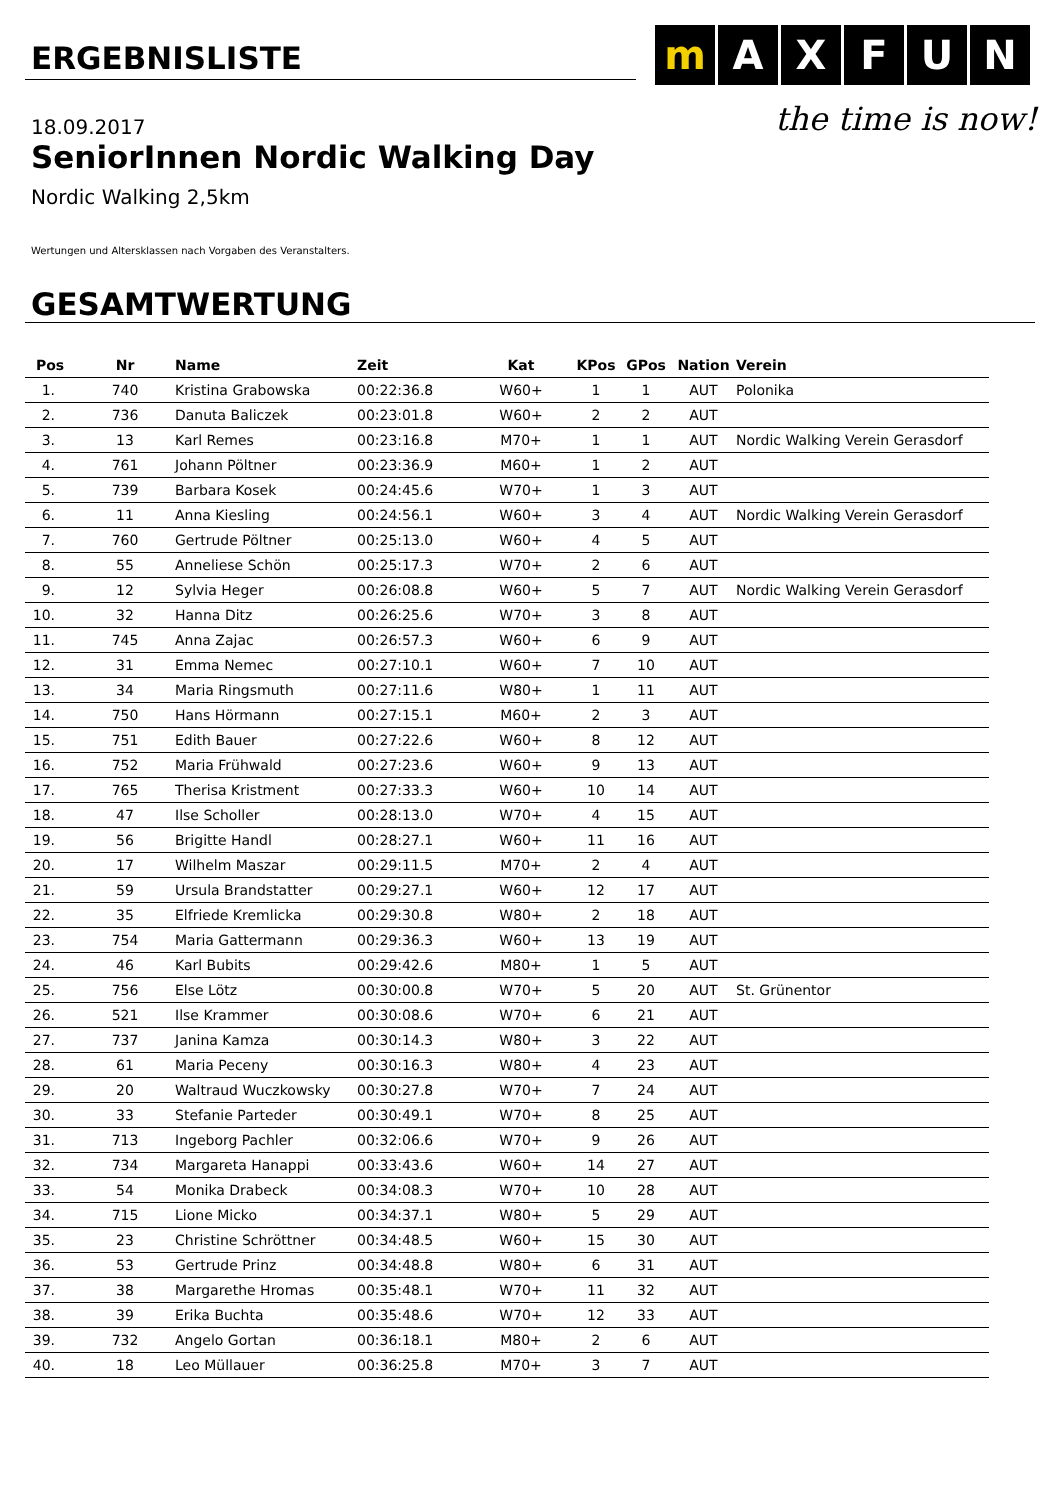ERGEBNISLISTE
m A X F U N
the time is now!
18.09.2017
SeniorInnen Nordic Walking Day
Nordic Walking 2,5km
Wertungen und Altersklassen nach Vorgaben des Veranstalters.
GESAMTWERTUNG
| Pos | Nr | Name | Zeit | Kat | KPos | GPos | Nation | Verein |
| --- | --- | --- | --- | --- | --- | --- | --- | --- |
| 1. | 740 | Kristina Grabowska | 00:22:36.8 | W60+ | 1 | 1 | AUT | Polonika |
| 2. | 736 | Danuta Baliczek | 00:23:01.8 | W60+ | 2 | 2 | AUT | |
| 3. | 13 | Karl Remes | 00:23:16.8 | M70+ | 1 | 1 | AUT | Nordic Walking Verein Gerasdorf |
| 4. | 761 | Johann Pöltner | 00:23:36.9 | M60+ | 1 | 2 | AUT | |
| 5. | 739 | Barbara Kosek | 00:24:45.6 | W70+ | 1 | 3 | AUT | |
| 6. | 11 | Anna Kiesling | 00:24:56.1 | W60+ | 3 | 4 | AUT | Nordic Walking Verein Gerasdorf |
| 7. | 760 | Gertrude Pöltner | 00:25:13.0 | W60+ | 4 | 5 | AUT | |
| 8. | 55 | Anneliese Schön | 00:25:17.3 | W70+ | 2 | 6 | AUT | |
| 9. | 12 | Sylvia Heger | 00:26:08.8 | W60+ | 5 | 7 | AUT | Nordic Walking Verein Gerasdorf |
| 10. | 32 | Hanna Ditz | 00:26:25.6 | W70+ | 3 | 8 | AUT | |
| 11. | 745 | Anna Zajac | 00:26:57.3 | W60+ | 6 | 9 | AUT | |
| 12. | 31 | Emma Nemec | 00:27:10.1 | W60+ | 7 | 10 | AUT | |
| 13. | 34 | Maria Ringsmuth | 00:27:11.6 | W80+ | 1 | 11 | AUT | |
| 14. | 750 | Hans Hörmann | 00:27:15.1 | M60+ | 2 | 3 | AUT | |
| 15. | 751 | Edith Bauer | 00:27:22.6 | W60+ | 8 | 12 | AUT | |
| 16. | 752 | Maria Frühwald | 00:27:23.6 | W60+ | 9 | 13 | AUT | |
| 17. | 765 | Therisa Kristment | 00:27:33.3 | W60+ | 10 | 14 | AUT | |
| 18. | 47 | Ilse Scholler | 00:28:13.0 | W70+ | 4 | 15 | AUT | |
| 19. | 56 | Brigitte Handl | 00:28:27.1 | W60+ | 11 | 16 | AUT | |
| 20. | 17 | Wilhelm Maszar | 00:29:11.5 | M70+ | 2 | 4 | AUT | |
| 21. | 59 | Ursula Brandstatter | 00:29:27.1 | W60+ | 12 | 17 | AUT | |
| 22. | 35 | Elfriede Kremlicka | 00:29:30.8 | W80+ | 2 | 18 | AUT | |
| 23. | 754 | Maria Gattermann | 00:29:36.3 | W60+ | 13 | 19 | AUT | |
| 24. | 46 | Karl Bubits | 00:29:42.6 | M80+ | 1 | 5 | AUT | |
| 25. | 756 | Else Lötz | 00:30:00.8 | W70+ | 5 | 20 | AUT | St. Grünentor |
| 26. | 521 | Ilse Krammer | 00:30:08.6 | W70+ | 6 | 21 | AUT | |
| 27. | 737 | Janina Kamza | 00:30:14.3 | W80+ | 3 | 22 | AUT | |
| 28. | 61 | Maria Peceny | 00:30:16.3 | W80+ | 4 | 23 | AUT | |
| 29. | 20 | Waltraud Wuczkowsky | 00:30:27.8 | W70+ | 7 | 24 | AUT | |
| 30. | 33 | Stefanie Parteder | 00:30:49.1 | W70+ | 8 | 25 | AUT | |
| 31. | 713 | Ingeborg Pachler | 00:32:06.6 | W70+ | 9 | 26 | AUT | |
| 32. | 734 | Margareta Hanappi | 00:33:43.6 | W60+ | 14 | 27 | AUT | |
| 33. | 54 | Monika Drabeck | 00:34:08.3 | W70+ | 10 | 28 | AUT | |
| 34. | 715 | Lione Micko | 00:34:37.1 | W80+ | 5 | 29 | AUT | |
| 35. | 23 | Christine Schröttner | 00:34:48.5 | W60+ | 15 | 30 | AUT | |
| 36. | 53 | Gertrude Prinz | 00:34:48.8 | W80+ | 6 | 31 | AUT | |
| 37. | 38 | Margarethe Hromas | 00:35:48.1 | W70+ | 11 | 32 | AUT | |
| 38. | 39 | Erika Buchta | 00:35:48.6 | W70+ | 12 | 33 | AUT | |
| 39. | 732 | Angelo Gortan | 00:36:18.1 | M80+ | 2 | 6 | AUT | |
| 40. | 18 | Leo Müllauer | 00:36:25.8 | M70+ | 3 | 7 | AUT | |